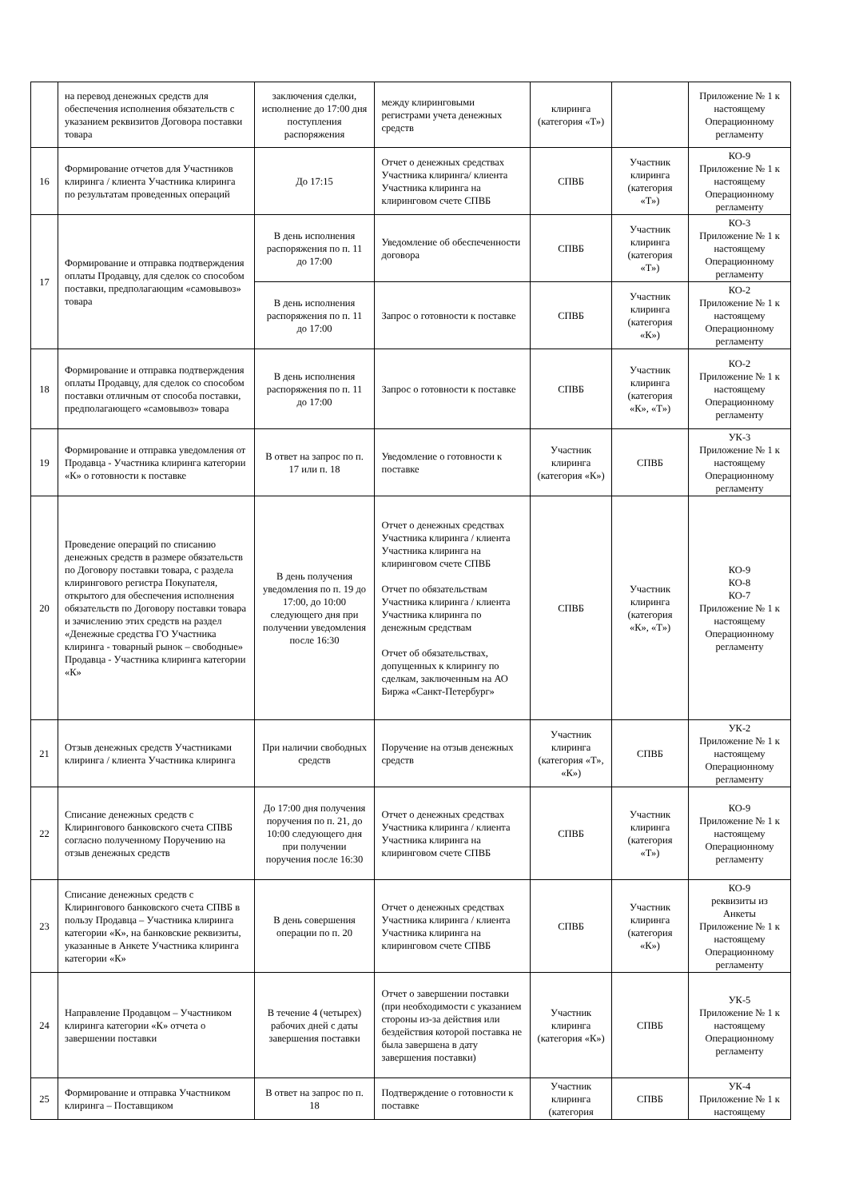| | на перевод денежных средств для обеспечения исполнения обязательств с указанием реквизитов Договора поставки товара | заключения сделки, исполнение до 17:00 дня поступления распоряжения | между клиринговыми регистрами учета денежных средств | клиринга (категория «Т») | | Приложение № 1 к настоящему Операционному регламенту |
| 16 | Формирование отчетов для Участников клиринга / клиента Участника клиринга по результатам проведенных операций | До 17:15 | Отчет о денежных средствах Участника клиринга/ клиента Участника клиринга на клиринговом счете СПВБ | СПВБ | Участник клиринга (категория «Т») | КО-9 Приложение № 1 к настоящему Операционному регламенту |
| 17 | Формирование и отправка подтверждения оплаты Продавцу, для сделок со способом поставки, предполагающим «самовывоз» товара | В день исполнения распоряжения по п. 11 до 17:00 | Уведомление об обеспеченности договора | СПВБ | Участник клиринга (категория «Т») | КО-3 Приложение № 1 к настоящему Операционному регламенту |
| | | В день исполнения распоряжения по п. 11 до 17:00 | Запрос о готовности к поставке | СПВБ | Участник клиринга (категория «К») | КО-2 Приложение № 1 к настоящему Операционному регламенту |
| 18 | Формирование и отправка подтверждения оплаты Продавцу, для сделок со способом поставки отличным от способа поставки, предполагающего «самовывоз» товара | В день исполнения распоряжения по п. 11 до 17:00 | Запрос о готовности к поставке | СПВБ | Участник клиринга (категория «К», «Т») | КО-2 Приложение № 1 к настоящему Операционному регламенту |
| 19 | Формирование и отправка уведомления от Продавца - Участника клиринга категории «К» о готовности к поставке | В ответ на запрос по п. 17 или п. 18 | Уведомление о готовности к поставке | Участник клиринга (категория «К») | СПВБ | УК-3 Приложение № 1 к настоящему Операционному регламенту |
| 20 | Проведение операций по списанию денежных средств в размере обязательств по Договору поставки товара, с раздела клирингового регистра Покупателя, открытого для обеспечения исполнения обязательств по Договору поставки товара и зачислению этих средств на раздел «Денежные средства ГО Участника клиринга - товарный рынок – свободные» Продавца - Участника клиринга категории «К» | В день получения уведомления по п. 19 до 17:00, до 10:00 следующего дня при получении уведомления после 16:30 | Отчет о денежных средствах Участника клиринга / клиента Участника клиринга на клиринговом счете СПВБ Отчет по обязательствам Участника клиринга / клиента Участника клиринга по денежным средствам Отчет об обязательствах, допущенных к клирингу по сделкам, заключенным на АО Биржа «Санкт-Петербург» | СПВБ | Участник клиринга (категория «К», «Т») | КО-9 КО-8 КО-7 Приложение № 1 к настоящему Операционному регламенту |
| 21 | Отзыв денежных средств Участниками клиринга / клиента Участника клиринга | При наличии свободных средств | Поручение на отзыв денежных средств | Участник клиринга (категория «Т», «К») | СПВБ | УК-2 Приложение № 1 к настоящему Операционному регламенту |
| 22 | Списание денежных средств с Клирингового банковского счета СПВБ согласно полученному Поручению на отзыв денежных средств | До 17:00 дня получения поручения по п. 21, до 10:00 следующего дня при получении поручения после 16:30 | Отчет о денежных средствах Участника клиринга / клиента Участника клиринга на клиринговом счете СПВБ | СПВБ | Участник клиринга (категория «Т») | КО-9 Приложение № 1 к настоящему Операционному регламенту |
| 23 | Списание денежных средств с Клирингового банковского счета СПВБ в пользу Продавца – Участника клиринга категории «К», на банковские реквизиты, указанные в Анкете Участника клиринга категории «К» | В день совершения операции по п. 20 | Отчет о денежных средствах Участника клиринга / клиента Участника клиринга на клиринговом счете СПВБ | СПВБ | Участник клиринга (категория «К») | КО-9 реквизиты из Анкеты Приложение № 1 к настоящему Операционному регламенту |
| 24 | Направление Продавцом – Участником клиринга категории «К» отчета о завершении поставки | В течение 4 (четырех) рабочих дней с даты завершения поставки | Отчет о завершении поставки (при необходимости с указанием стороны из-за действия или бездействия которой поставка не была завершена в дату завершения поставки) | Участник клиринга (категория «К») | СПВБ | УК-5 Приложение № 1 к настоящему Операционному регламенту |
| 25 | Формирование и отправка Участником клиринга – Поставщиком | В ответ на запрос по п. 18 | Подтверждение о готовности к поставке | Участник клиринга (категория | СПВБ | УК-4 Приложение № 1 к настоящему |